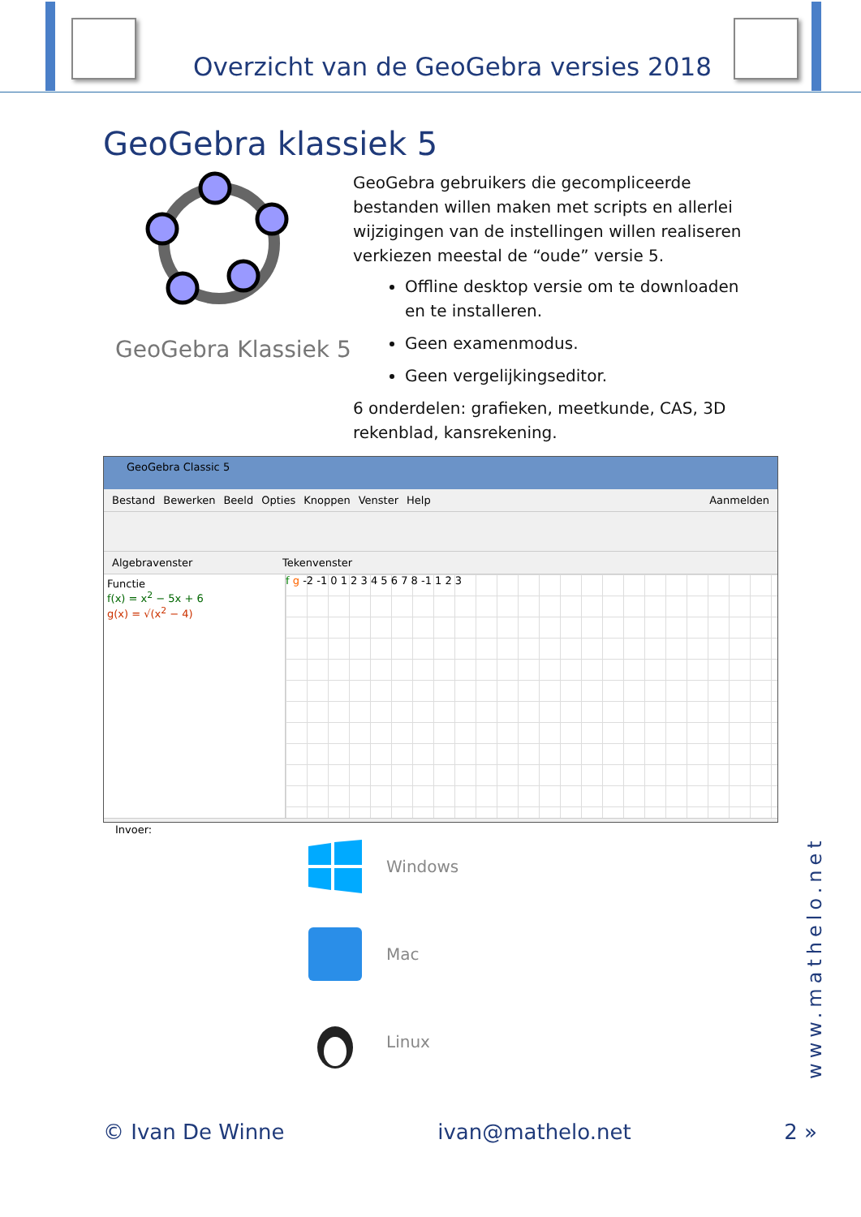Overzicht van de GeoGebra versies 2018
GeoGebra klassiek 5
GeoGebra Klassiek 5
GeoGebra gebruikers die gecompliceerde bestanden willen maken met scripts en allerlei wijzigingen van de instellingen willen realiseren verkiezen meestal de “oude” versie 5.
Offline desktop versie om te downloaden en te installeren.
Geen examenmodus.
Geen vergelijkingseditor.
6 onderdelen: grafieken, meetkunde, CAS, 3D rekenblad, kansrekening.
GeoGebra Classic 5
Bestand Bewerken Beeld Opties Knoppen Venster Help Aanmelden
Algebravenster Tekenvenster
Functie
f(x) = x<sup>2</sup> − 5x + 6
g(x) = √(x<sup>2</sup> − 4)
f g -2 -1 0 1 2 3 4 5 6 7 8 -1 1 2 3
Invoer:
Windows
Mac
Linux
www.mathelo.net
© Ivan De Winne ivan@mathelo.net 2 »